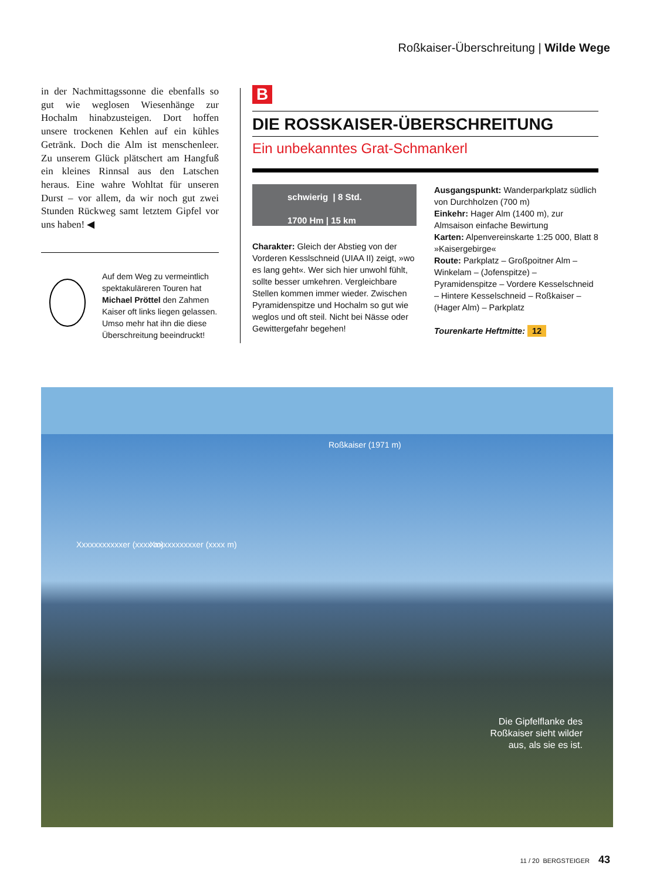Roßkaiser-Überschreitung | Wilde Wege
in der Nachmittagssonne die ebenfalls so gut wie weglosen Wiesenhänge zur Hochalm hinabzusteigen. Dort hoffen unsere trockenen Kehlen auf ein kühles Getränk. Doch die Alm ist menschenleer. Zu unserem Glück plätschert am Hangfuß ein kleines Rinnsal aus den Latschen heraus. Eine wahre Wohltat für unseren Durst – vor allem, da wir noch gut zwei Stunden Rückweg samt letztem Gipfel vor uns haben! ◀
Auf dem Weg zu vermeintlich spektakuläreren Touren hat Michael Pröttel den Zahmen Kaiser oft links liegen gelassen. Umso mehr hat ihn die diese Überschreitung beeindruckt!
B
DIE ROSSKAISER-ÜBERSCHREITUNG
Ein unbekanntes Grat-Schmankerl
schwierig | 8 Std.
1700 Hm | 15 km
Charakter: Gleich der Abstieg von der Vorderen Kesslschneid (UIAA II) zeigt, »wo es lang geht«. Wer sich hier unwohl fühlt, sollte besser umkehren. Vergleichbare Stellen kommen immer wieder. Zwischen Pyramidenspitze und Hochalm so gut wie weglos und oft steil. Nicht bei Nässe oder Gewittergefahr begehen!
Ausgangspunkt: Wanderparkplatz südlich von Durchholzen (700 m)
Einkehr: Hager Alm (1400 m), zur Almsaison einfache Bewirtung
Karten: Alpenvereinskarte 1:25 000, Blatt 8 »Kaisergebirge«
Route: Parkplatz – Großpoitner Alm – Winkelam – (Jofenspitze) – Pyramidenspitze – Vordere Kesselschneid – Hintere Kesselschneid – Roßkaiser – (Hager Alm) – Parkplatz
Tourenkarte Heftmitte: 12
Roßkaiser (1971 m)
Xxxxxxxxxxxer (xxxx m) Xxxxxxxxxxxer (xxxx m)
Die Gipfelflanke des
Roßkaiser sieht wilder
aus, als sie es ist.
11 / 20 BERGSTEIGER 43